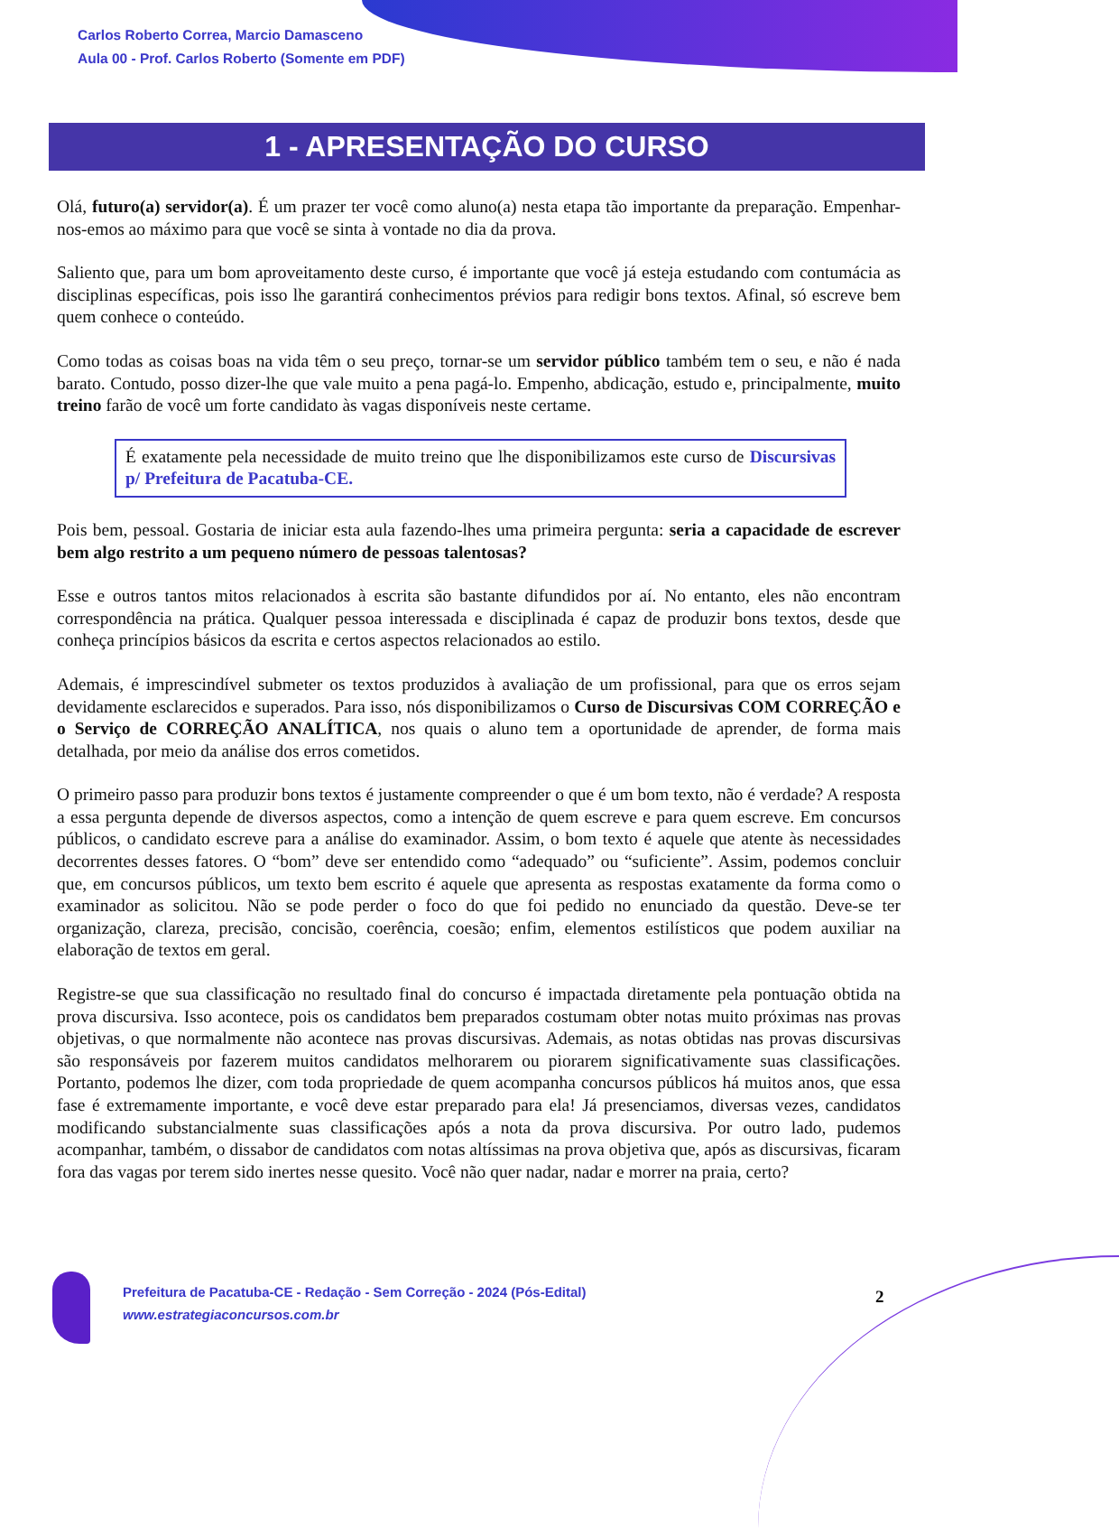Carlos Roberto Correa, Marcio Damasceno
Aula 00 - Prof. Carlos Roberto (Somente em PDF)
1 - APRESENTAÇÃO DO CURSO
Olá, futuro(a) servidor(a). É um prazer ter você como aluno(a) nesta etapa tão importante da preparação. Empenhar-nos-emos ao máximo para que você se sinta à vontade no dia da prova.
Saliento que, para um bom aproveitamento deste curso, é importante que você já esteja estudando com contumácia as disciplinas específicas, pois isso lhe garantirá conhecimentos prévios para redigir bons textos. Afinal, só escreve bem quem conhece o conteúdo.
Como todas as coisas boas na vida têm o seu preço, tornar-se um servidor público também tem o seu, e não é nada barato. Contudo, posso dizer-lhe que vale muito a pena pagá-lo. Empenho, abdicação, estudo e, principalmente, muito treino farão de você um forte candidato às vagas disponíveis neste certame.
É exatamente pela necessidade de muito treino que lhe disponibilizamos este curso de Discursivas p/ Prefeitura de Pacatuba-CE.
Pois bem, pessoal. Gostaria de iniciar esta aula fazendo-lhes uma primeira pergunta: seria a capacidade de escrever bem algo restrito a um pequeno número de pessoas talentosas?
Esse e outros tantos mitos relacionados à escrita são bastante difundidos por aí. No entanto, eles não encontram correspondência na prática. Qualquer pessoa interessada e disciplinada é capaz de produzir bons textos, desde que conheça princípios básicos da escrita e certos aspectos relacionados ao estilo.
Ademais, é imprescindível submeter os textos produzidos à avaliação de um profissional, para que os erros sejam devidamente esclarecidos e superados. Para isso, nós disponibilizamos o Curso de Discursivas COM CORREÇÃO e o Serviço de CORREÇÃO ANALÍTICA, nos quais o aluno tem a oportunidade de aprender, de forma mais detalhada, por meio da análise dos erros cometidos.
O primeiro passo para produzir bons textos é justamente compreender o que é um bom texto, não é verdade? A resposta a essa pergunta depende de diversos aspectos, como a intenção de quem escreve e para quem escreve. Em concursos públicos, o candidato escreve para a análise do examinador. Assim, o bom texto é aquele que atente às necessidades decorrentes desses fatores. O “bom” deve ser entendido como “adequado” ou “suficiente”. Assim, podemos concluir que, em concursos públicos, um texto bem escrito é aquele que apresenta as respostas exatamente da forma como o examinador as solicitou. Não se pode perder o foco do que foi pedido no enunciado da questão. Deve-se ter organização, clareza, precisão, concisão, coerência, coesão; enfim, elementos estilísticos que podem auxiliar na elaboração de textos em geral.
Registre-se que sua classificação no resultado final do concurso é impactada diretamente pela pontuação obtida na prova discursiva. Isso acontece, pois os candidatos bem preparados costumam obter notas muito próximas nas provas objetivas, o que normalmente não acontece nas provas discursivas. Ademais, as notas obtidas nas provas discursivas são responsáveis por fazerem muitos candidatos melhorarem ou piorarem significativamente suas classificações. Portanto, podemos lhe dizer, com toda propriedade de quem acompanha concursos públicos há muitos anos, que essa fase é extremamente importante, e você deve estar preparado para ela! Já presenciamos, diversas vezes, candidatos modificando substancialmente suas classificações após a nota da prova discursiva. Por outro lado, pudemos acompanhar, também, o dissabor de candidatos com notas altíssimas na prova objetiva que, após as discursivas, ficaram fora das vagas por terem sido inertes nesse quesito. Você não quer nadar, nadar e morrer na praia, certo?
Prefeitura de Pacatuba-CE - Redação - Sem Correção - 2024 (Pós-Edital)
www.estrategiaconcursos.com.br
2